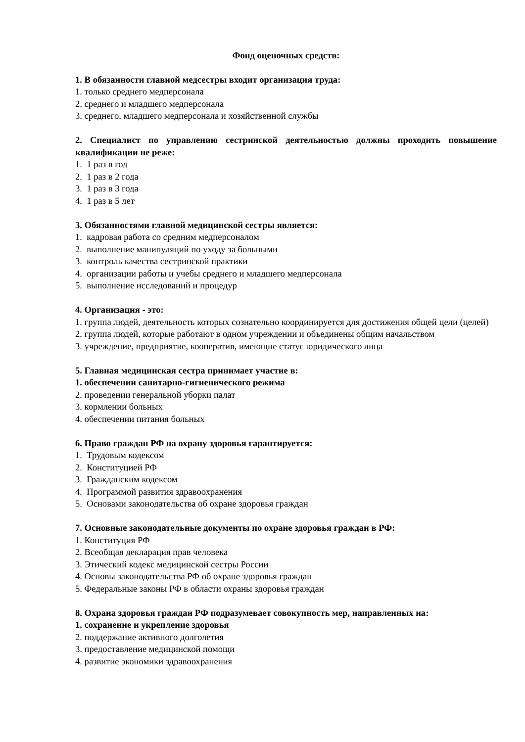Фонд оценочных средств:
1. В обязанности главной медсестры входит организация труда:
1. только среднего медперсонала
2. среднего и младшего медперсонала
3. среднего, младшего медперсонала и хозяйственной службы
2. Специалист по управлению сестринской деятельностью должны проходить повышение квалификации не реже:
1. 1 раз в год
2. 1 раз в 2 года
3. 1 раз в 3 года
4. 1 раз в 5 лет
3. Обязанностями главной медицинской сестры является:
1. кадровая работа со средним медперсоналом
2. выполнение манипуляций по уходу за больными
3. контроль качества сестринской практики
4. организации работы и учебы среднего и младшего медперсонала
5. выполнение исследований и процедур
4. Организация - это:
1. группа людей, деятельность которых сознательно координируется для достижения общей цели (целей)
2. группа людей, которые работают в одном учреждении и объединены общим начальством
3. учреждение, предприятие, кооператив, имеющие статус юридического лица
5. Главная медицинская сестра принимает участие в:
1. обеспечении санитарно-гигиенического режима
2. проведении генеральной уборки палат
3. кормлении больных
4. обеспечении питания больных
6. Право граждан РФ на охрану здоровья гарантируется:
1. Трудовым кодексом
2. Конституцией РФ
3. Гражданским кодексом
4. Программой развития здравоохранения
5. Основами законодательства об охране здоровья граждан
7. Основные законодательные документы по охране здоровья граждан в РФ:
1. Конституция РФ
2. Всеобщая декларация прав человека
3. Этический кодекс медицинской сестры России
4. Основы законодательства РФ об охране здоровья граждан
5. Федеральные законы РФ в области охраны здоровья граждан
8. Охрана здоровья граждан РФ подразумевает совокупность мер, направленных на:
1. сохранение и укрепление здоровья
2. поддержание активного долголетия
3. предоставление медицинской помощи
4. развитие экономики здравоохранения